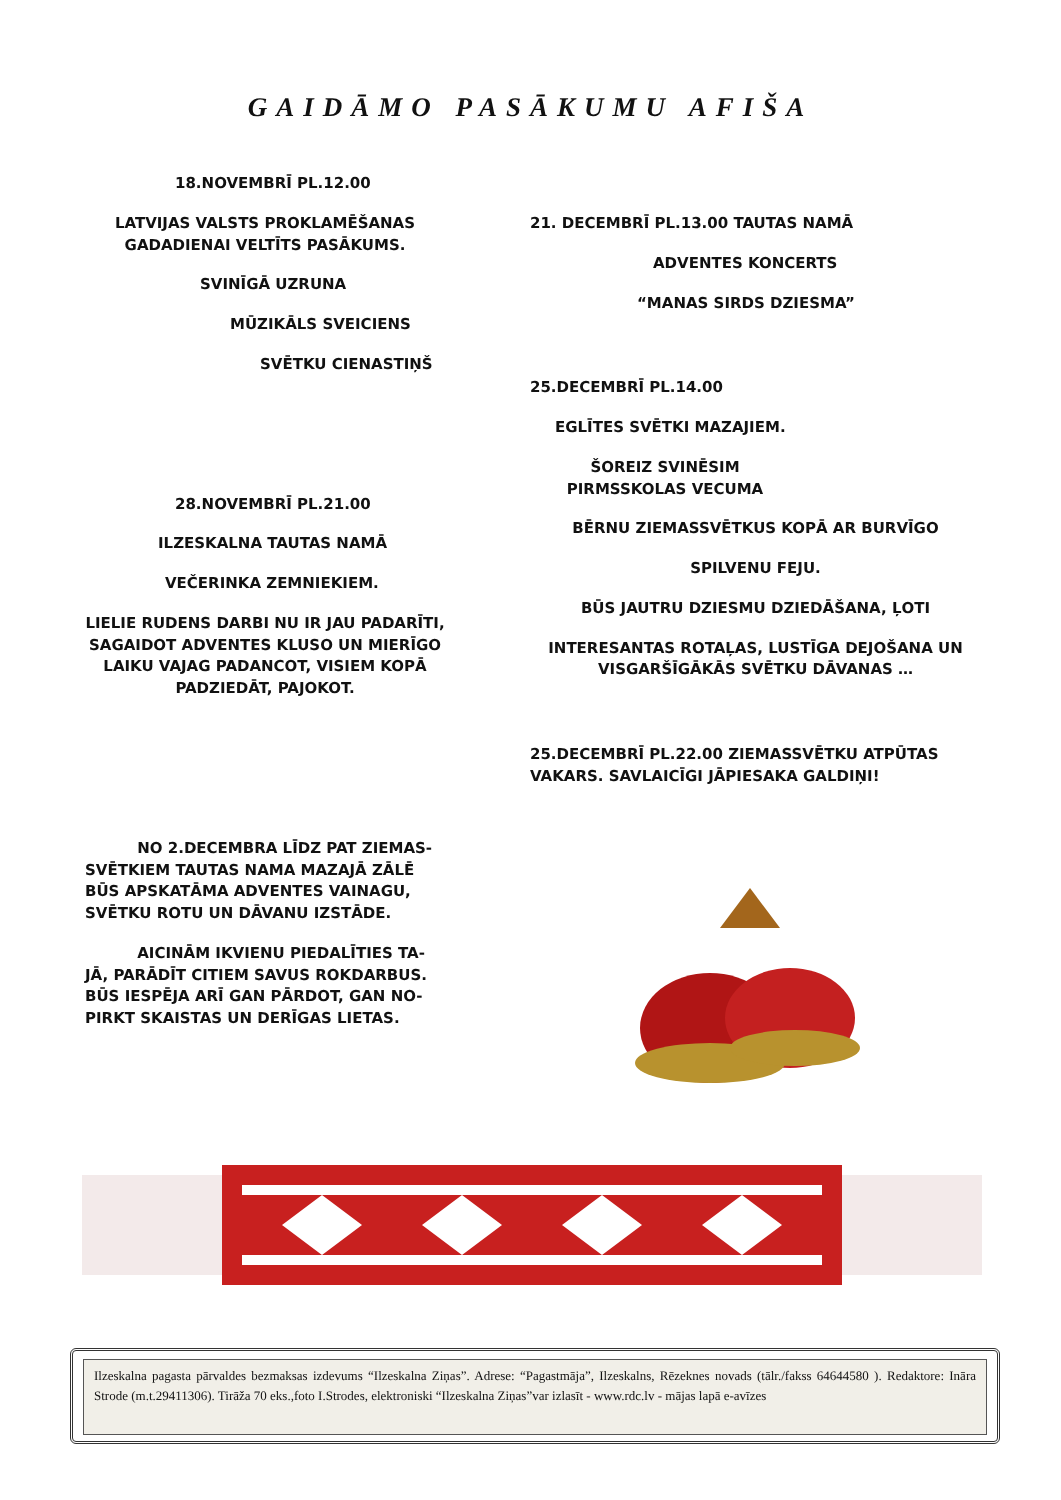GAIDĀMO PASĀKUMU AFIŠA
18.NOVEMBRĪ PL.12.00
LATVIJAS VALSTS PROKLAMĒŠANAS GADADIENAI VELTĪTS PASĀKUMS.
SVINĪGĀ UZRUNA
MŪZIKĀLS SVEICIENS
SVĒTKU CIENASTIŅŠ
28.NOVEMBRĪ PL.21.00
ILZESKALNA TAUTAS NAMĀ
VEČERINKA ZEMNIEKIEM.
LIELIE RUDENS DARBI NU IR JAU PADARĪTI, SAGAIDOT ADVENTES KLUSO UN MIERĪGO LAIKU VAJAG PADANCOT, VISIEM KOPĀ PADZIEDĀT, PAJOKOT.
NO 2.DECEMBRA LĪDZ PAT ZIEMAS-SVĒTKIEM TAUTAS NAMA MAZAJĀ ZĀLĒ BŪS APSKATĀMA ADVENTES VAINAGU, SVĒTKU ROTU UN DĀVANU IZSTĀDE.
AICINĀM IKVIENU PIEDALĪTIES TA-JĀ, PARĀDĪT CITIEM SAVUS ROKDARBUS. BŪS IESPĒJA ARĪ GAN PĀRDOT, GAN NO-PIRKT SKAISTAS UN DERĪGAS LIETAS.
21. DECEMBRĪ PL.13.00 TAUTAS NAMĀ
ADVENTES KONCERTS
“MANAS SIRDS DZIESMA”
25.DECEMBRĪ PL.14.00
EGLĪTES SVĒTKI MAZAJIEM.
ŠOREIZ SVINĒSIM PIRMSSKOLAS VECUMA
BĒRNU ZIEMASSVĒTKUS KOPĀ AR BURVĪGO
SPILVENU FEJU.
BŪS JAUTRU DZIESMU DZIEDĀŠANA, ĻOTI
INTERESANTAS ROTAĻAS, LUSTĪGA DEJOŠANA UN VISGARŠĪGĀKĀS SVĒTKU DĀVANAS …
25.DECEMBRĪ PL.22.00 ZIEMASSVĒTKU ATPŪTAS VAKARS. SAVLAICĪGI JĀPIESAKA GALDIŅI!
Ilzeskalna pagasta pārvaldes bezmaksas izdevums “Ilzeskalna Ziņas”. Adrese: “Pagastmāja”, Ilzeskalns, Rēzeknes novads (tālr./fakss 64644580 ). Redaktore: Ināra Strode (m.t.29411306). Tirāža 70 eks.,foto I.Strodes, elektroniski “Ilzeskalna Ziņas”var izlasīt - www.rdc.lv - mājas lapā e-avīzes